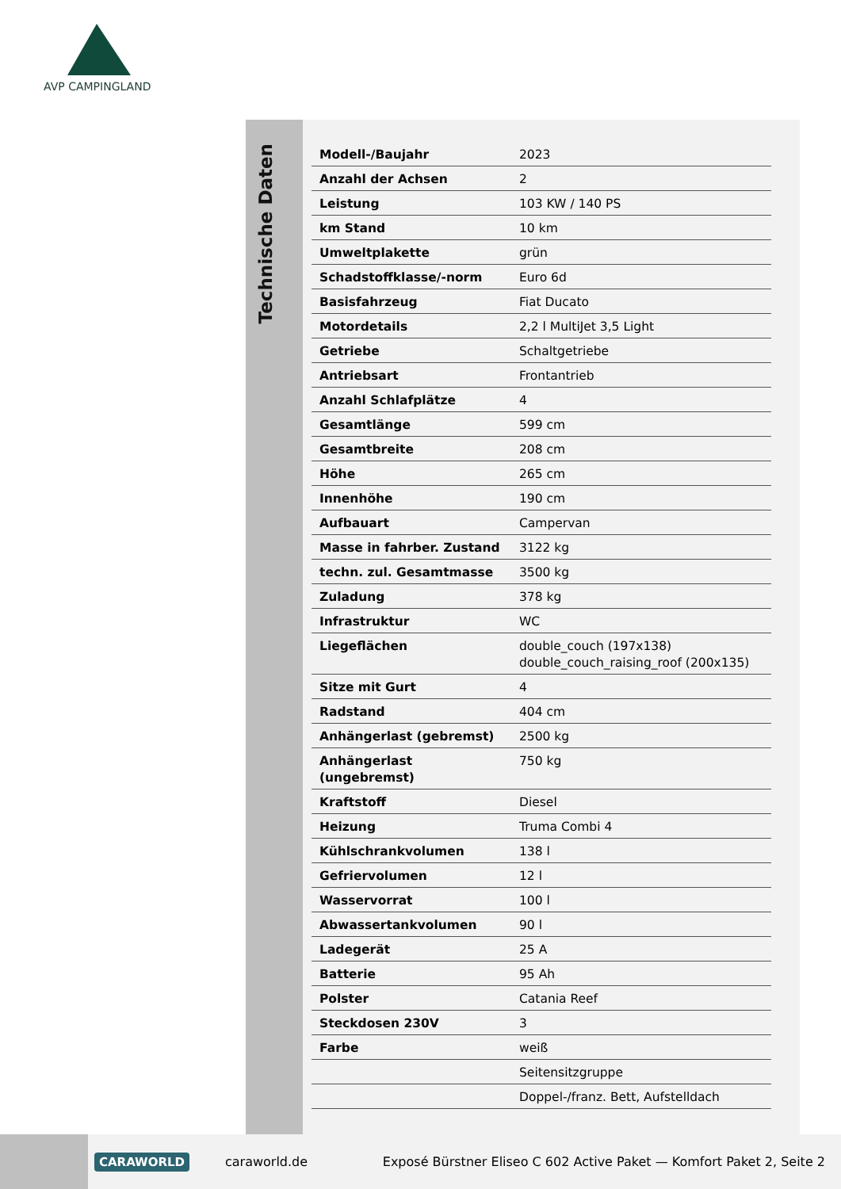AVP CAMPINGLAND
Technische Daten
| Modell-/Baujahr | 2023 |
| Anzahl der Achsen | 2 |
| Leistung | 103 KW / 140 PS |
| km Stand | 10 km |
| Umweltplakette | grün |
| Schadstoffklasse/-norm | Euro 6d |
| Basisfahrzeug | Fiat Ducato |
| Motordetails | 2,2 l MultiJet 3,5 Light |
| Getriebe | Schaltgetriebe |
| Antriebsart | Frontantrieb |
| Anzahl Schlafplätze | 4 |
| Gesamtlänge | 599 cm |
| Gesamtbreite | 208 cm |
| Höhe | 265 cm |
| Innenhöhe | 190 cm |
| Aufbauart | Campervan |
| Masse in fahrber. Zustand | 3122 kg |
| techn. zul. Gesamtmasse | 3500 kg |
| Zuladung | 378 kg |
| Infrastruktur | WC |
| Liegeflächen | double_couch (197x138) double_couch_raising_roof (200x135) |
| Sitze mit Gurt | 4 |
| Radstand | 404 cm |
| Anhängerlast (gebremst) | 2500 kg |
| Anhängerlast (ungebremst) | 750 kg |
| Kraftstoff | Diesel |
| Heizung | Truma Combi 4 |
| Kühlschrankvolumen | 138 l |
| Gefriervolumen | 12 l |
| Wasservorrat | 100 l |
| Abwassertankvolumen | 90 l |
| Ladegerät | 25 A |
| Batterie | 95 Ah |
| Polster | Catania Reef |
| Steckdosen 230V | 3 |
| Farbe | weiß |
| | Seitensitzgruppe |
| | Doppel-/franz. Bett, Aufstelldach |
CARAWORLD caraworld.de Exposé Bürstner Eliseo C 602 Active Paket — Komfort Paket 2, Seite 2